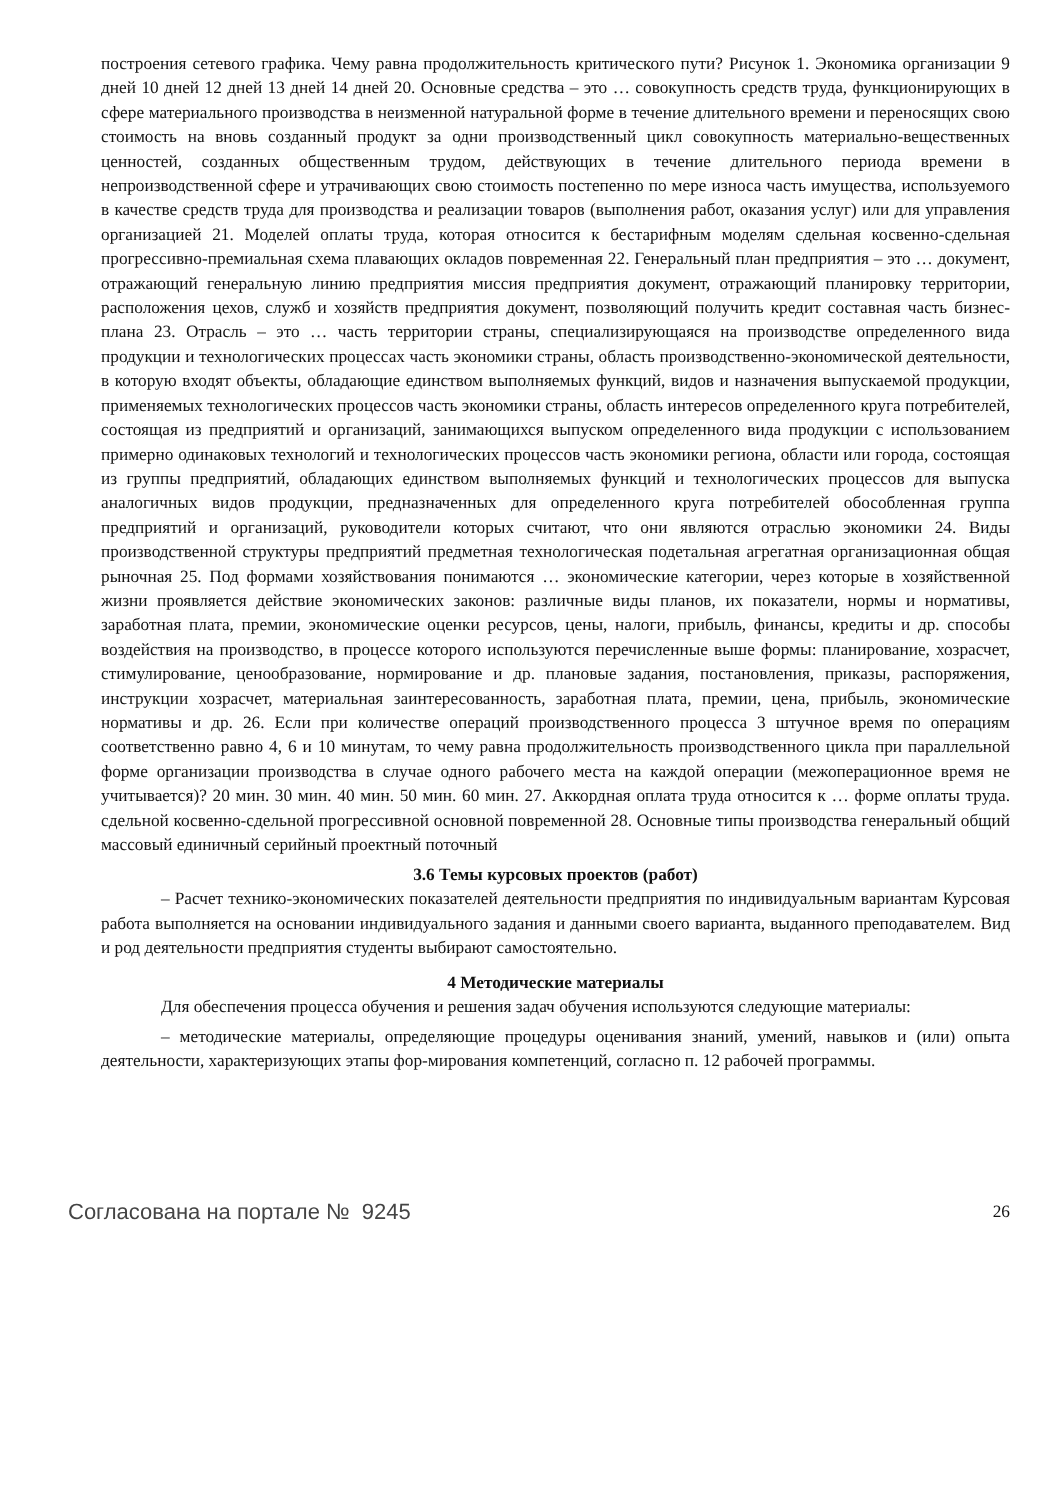построения сетевого графика. Чему равна продолжительность критического пути? Рисунок 1. Экономика организации 9 дней 10 дней 12 дней 13 дней 14 дней 20. Основные средства – это … совокупность средств труда, функционирующих в сфере материального производства в неизменной натуральной форме в течение длительного времени и переносящих свою стоимость на вновь созданный продукт за одни производственный цикл совокупность материально-вещественных ценностей, созданных общественным трудом, действующих в течение длительного периода времени в непроизводственной сфере и утрачивающих свою стоимость постепенно по мере износа часть имущества, используемого в качестве средств труда для производства и реализации товаров (выполнения работ, оказания услуг) или для управления организацией 21. Моделей оплаты труда, которая относится к бестарифным моделям сдельная косвенно-сдельная прогрессивно-премиальная схема плавающих окладов повременная 22. Генеральный план предприятия – это … документ, отражающий генеральную линию предприятия миссия предприятия документ, отражающий планировку территории, расположения цехов, служб и хозяйств предприятия документ, позволяющий получить кредит составная часть бизнес-плана 23. Отрасль – это … часть территории страны, специализирующаяся на производстве определенного вида продукции и технологических процессах часть экономики страны, область производственно-экономической деятельности, в которую входят объекты, обладающие единством выполняемых функций, видов и назначения выпускаемой продукции, применяемых технологических процессов часть экономики страны, область интересов определенного круга потребителей, состоящая из предприятий и организаций, занимающихся выпуском определенного вида продукции с использованием примерно одинаковых технологий и технологических процессов часть экономики региона, области или города, состоящая из группы предприятий, обладающих единством выполняемых функций и технологических процессов для выпуска аналогичных видов продукции, предназначенных для определенного круга потребителей обособленная группа предприятий и организаций, руководители которых считают, что они являются отраслью экономики 24. Виды производственной структуры предприятий предметная технологическая подетальная агрегатная организационная общая рыночная 25. Под формами хозяйствования понимаются … экономические категории, через которые в хозяйственной жизни проявляется действие экономических законов: различные виды планов, их показатели, нормы и нормативы, заработная плата, премии, экономические оценки ресурсов, цены, налоги, прибыль, финансы, кредиты и др. способы воздействия на производство, в процессе которого используются перечисленные выше формы: планирование, хозрасчет, стимулирование, ценообразование, нормирование и др. плановые задания, постановления, приказы, распоряжения, инструкции хозрасчет, материальная заинтересованность, заработная плата, премии, цена, прибыль, экономические нормативы и др. 26. Если при количестве операций производственного процесса 3 штучное время по операциям соответственно равно 4, 6 и 10 минутам, то чему равна продолжительность производственного цикла при параллельной форме организации производства в случае одного рабочего места на каждой операции (межоперационное время не учитывается)? 20 мин. 30 мин. 40 мин. 50 мин. 60 мин. 27. Аккордная оплата труда относится к … форме оплаты труда. сдельной косвенно-сдельной прогрессивной основной повременной 28. Основные типы производства генеральный общий массовый единичный серийный проектный поточный
3.6 Темы курсовых проектов (работ)
– Расчет технико-экономических показателей деятельности предприятия по индивидуальным вариантам Курсовая работа выполняется на основании индивидуального задания и данными своего варианта, выданного преподавателем. Вид и род деятельности предприятия студенты выбирают самостоятельно.
4 Методические материалы
Для обеспечения процесса обучения и решения задач обучения используются следующие материалы:
– методические материалы, определяющие процедуры оценивания знаний, умений, навыков и (или) опыта деятельности, характеризующих этапы фор-мирования компетенций, согласно п. 12 рабочей программы.
Согласована на портале № 9245 26